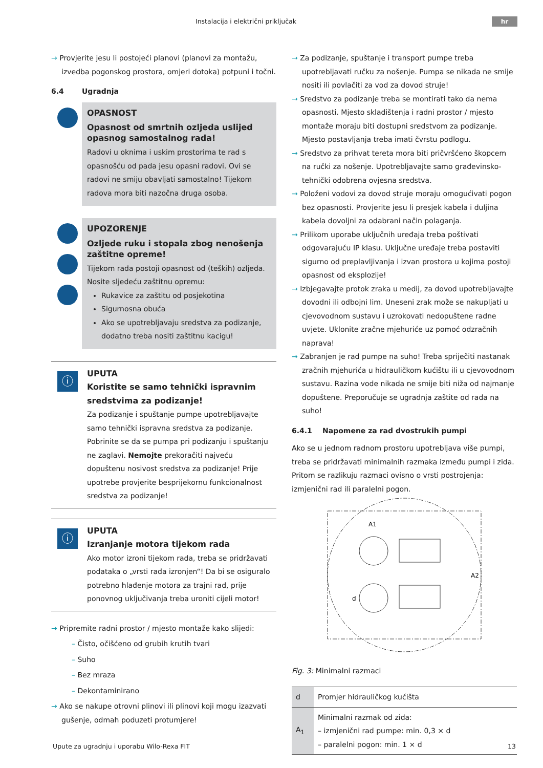Instalacija i električni priključak
hr
→ Provjerite jesu li postojeći planovi (planovi za montažu, izvedba pogonskog prostora, omjeri dotoka) potpuni i točni.
6.4 Ugradnja
OPASNOST
Opasnost od smrtnih ozljeda uslijed opasnog samostalnog rada!
Radovi u oknima i uskim prostorima te rad s opasnošću od pada jesu opasni radovi. Ovi se radovi ne smiju obavljati samostalno! Tijekom radova mora biti nazočna druga osoba.
UPOZORENJE
Ozljede ruku i stopala zbog nenošenja zaštitne opreme!
Tijekom rada postoji opasnost od (teških) ozljeda.
Nosite sljedeću zaštitnu opremu:
Rukavice za zaštitu od posjekotina
Sigurnosna obuća
Ako se upotrebljavaju sredstva za podizanje, dodatno treba nositi zaštitnu kacigu!
ⓘ
UPUTA
Koristite se samo tehnički ispravnim sredstvima za podizanje!
Za podizanje i spuštanje pumpe upotrebljavajte samo tehnički ispravna sredstva za podizanje. Pobrinite se da se pumpa pri podizanju i spuštanju ne zaglavi. Nemojte prekoračiti najveću dopuštenu nosivost sredstva za podizanje! Prije upotrebe provjerite besprijekornu funkcionalnost sredstva za podizanje!
ⓘ
UPUTA
Izranjanje motora tijekom rada
Ako motor izroni tijekom rada, treba se pridržavati podataka o „vrsti rada izronjen“! Da bi se osiguralo potrebno hlađenje motora za trajni rad, prije ponovnog uključivanja treba uroniti cijeli motor!
→ Pripremite radni prostor / mjesto montaže kako slijedi:
– Čisto, očišćeno od grubih krutih tvari
– Suho
– Bez mraza
– Dekontaminirano
→ Ako se nakupe otrovni plinovi ili plinovi koji mogu izazvati gušenje, odmah poduzeti protumjere!
→ Za podizanje, spuštanje i transport pumpe treba upotrebljavati ručku za nošenje. Pumpa se nikada ne smije nositi ili povlačiti za vod za dovod struje!
→ Sredstvo za podizanje treba se montirati tako da nema opasnosti. Mjesto skladištenja i radni prostor / mjesto montaže moraju biti dostupni sredstvom za podizanje. Mjesto postavljanja treba imati čvrstu podlogu.
→ Sredstvo za prihvat tereta mora biti pričvršćeno škopcem na ručki za nošenje. Upotrebljavajte samo građevinsko-tehnički odobrena ovjesna sredstva.
→ Položeni vodovi za dovod struje moraju omogućivati pogon bez opasnosti. Provjerite jesu li presjek kabela i duljina kabela dovoljni za odabrani način polaganja.
→ Prilikom uporabe uključnih uređaja treba poštivati odgovarajuću IP klasu. Uključne uređaje treba postaviti sigurno od preplavljivanja i izvan prostora u kojima postoji opasnost od eksplozije!
→ Izbjegavajte protok zraka u medij, za dovod upotrebljavajte dovodni ili odbojni lim. Uneseni zrak može se nakupljati u cjevovodnom sustavu i uzrokovati nedopuštene radne uvjete. Uklonite zračne mjehuriće uz pomoć odzračnih naprava!
→ Zabranjen je rad pumpe na suho! Treba spriječiti nastanak zračnih mjehurića u hidrauličkom kućištu ili u cjevovodnom sustavu. Razina vode nikada ne smije biti niža od najmanje dopuštene. Preporučuje se ugradnja zaštite od rada na suho!
6.4.1 Napomene za rad dvostrukih pumpi
Ako se u jednom radnom prostoru upotrebljava više pumpi, treba se pridržavati minimalnih razmaka između pumpi i zida. Pritom se razlikuju razmaci ovisno o vrsti postrojenja: izmjenični rad ili paralelni pogon.
A1
A2
d
Fig. 3: Minimalni razmaci
| d | Promjer hidrauličkog kućišta |
| A<sub>1</sub> | Minimalni razmak od zida: – izmjenični rad pumpe: min. 0,3 × d – paralelni pogon: min. 1 × d |
Upute za ugradnju i uporabu Wilo-Rexa FIT 13